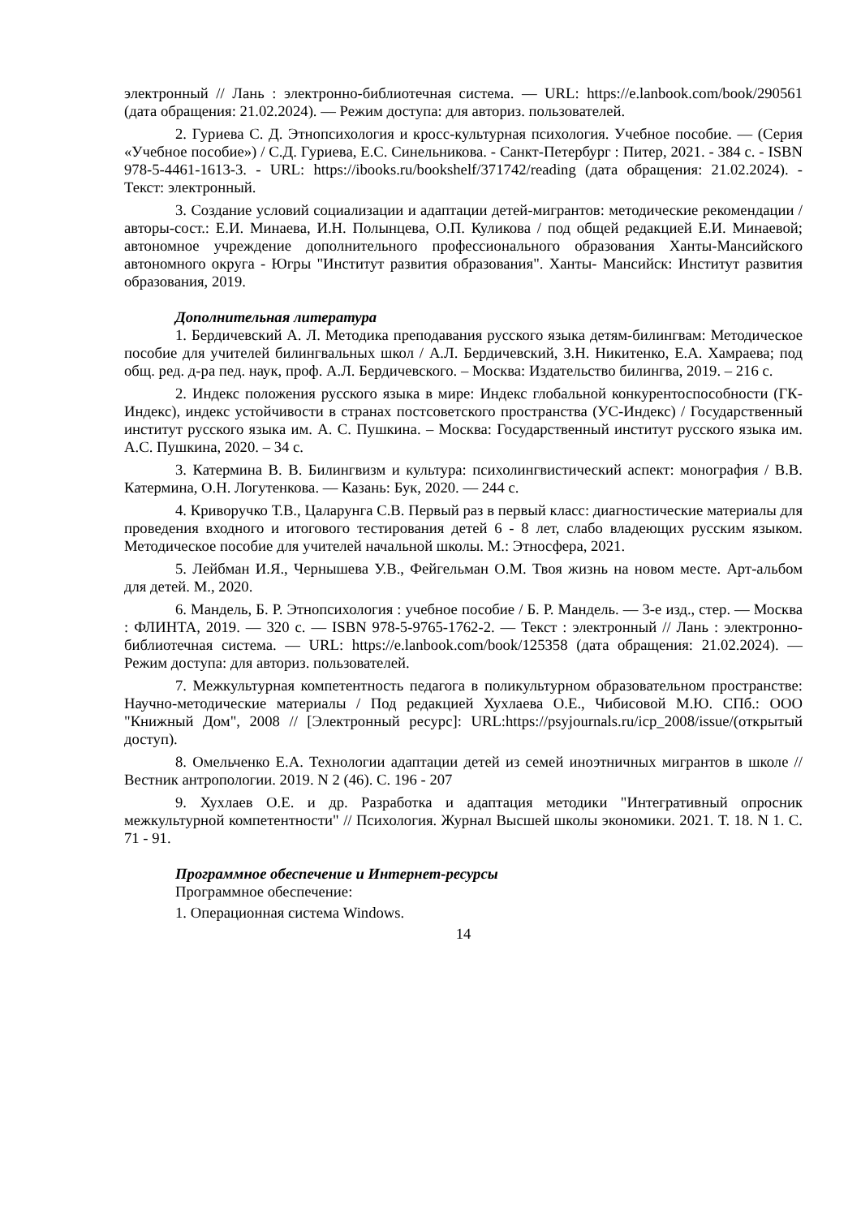электронный // Лань : электронно-библиотечная система. — URL: https://e.lanbook.com/book/290561 (дата обращения: 21.02.2024). — Режим доступа: для авториз. пользователей.
2. Гуриева С. Д. Этнопсихология и кросс-культурная психология. Учебное пособие. — (Серия «Учебное пособие») / С.Д. Гуриева, Е.С. Синельникова. - Санкт-Петербург : Питер, 2021. - 384 с. - ISBN 978-5-4461-1613-3. - URL: https://ibooks.ru/bookshelf/371742/reading (дата обращения: 21.02.2024). - Текст: электронный.
3. Создание условий социализации и адаптации детей-мигрантов: методические рекомендации / авторы-сост.: Е.И. Минаева, И.Н. Полынцева, О.П. Куликова / под общей редакцией Е.И. Минаевой; автономное учреждение дополнительного профессионального образования Ханты-Мансийского автономного округа - Югры "Институт развития образования". Ханты- Мансийск: Институт развития образования, 2019.
Дополнительная литература
1. Бердичевский А. Л. Методика преподавания русского языка детям-билингвам: Методическое пособие для учителей билингвальных школ / А.Л. Бердичевский, З.Н. Никитенко, Е.А. Хамраева; под общ. ред. д-ра пед. наук, проф. А.Л. Бердичевского. – Москва: Издательство билингва, 2019. – 216 с.
2. Индекс положения русского языка в мире: Индекс глобальной конкурентоспособности (ГК-Индекс), индекс устойчивости в странах постсоветского пространства (УС-Индекс) / Государственный институт русского языка им. А. С. Пушкина. – Москва: Государственный институт русского языка им. А.С. Пушкина, 2020. – 34 с.
3. Катермина В. В. Билингвизм и культура: психолингвистический аспект: монография / В.В. Катермина, О.Н. Логутенкова. — Казань: Бук, 2020. — 244 с.
4. Криворучко Т.В., Цаларунга С.В. Первый раз в первый класс: диагностические материалы для проведения входного и итогового тестирования детей 6 - 8 лет, слабо владеющих русским языком. Методическое пособие для учителей начальной школы. М.: Этносфера, 2021.
5. Лейбман И.Я., Чернышева У.В., Фейгельман О.М. Твоя жизнь на новом месте. Арт-альбом для детей. М., 2020.
6. Мандель, Б. Р. Этнопсихология : учебное пособие / Б. Р. Мандель. — 3-е изд., стер. — Москва : ФЛИНТА, 2019. — 320 с. — ISBN 978-5-9765-1762-2. — Текст : электронный // Лань : электронно-библиотечная система. — URL: https://e.lanbook.com/book/125358 (дата обращения: 21.02.2024). — Режим доступа: для авториз. пользователей.
7. Межкультурная компетентность педагога в поликультурном образовательном пространстве: Научно-методические материалы / Под редакцией Хухлаева О.Е., Чибисовой М.Ю. СПб.: ООО "Книжный Дом", 2008 // [Электронный ресурс]: URL:https://psyjournals.ru/icp_2008/issue/(открытый доступ).
8. Омельченко Е.А. Технологии адаптации детей из семей иноэтничных мигрантов в школе // Вестник антропологии. 2019. N 2 (46). С. 196 - 207
9. Хухлаев О.Е. и др. Разработка и адаптация методики "Интегративный опросник межкультурной компетентности" // Психология. Журнал Высшей школы экономики. 2021. Т. 18. N 1. С. 71 - 91.
Программное обеспечение и Интернет-ресурсы
Программное обеспечение:
1. Операционная система Windows.
14